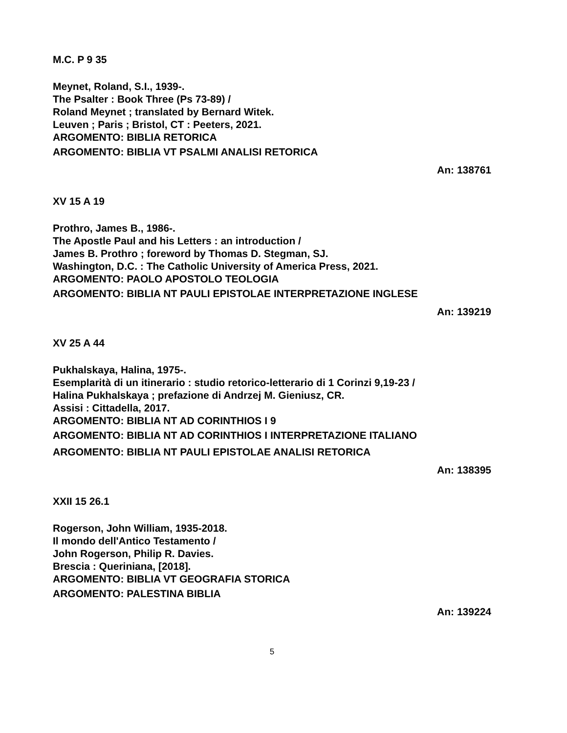M.C. P 9 35
Meynet, Roland, S.I., 1939-.
The Psalter : Book Three (Ps 73-89) /
Roland Meynet ; translated by Bernard Witek.
Leuven ; Paris ; Bristol, CT : Peeters, 2021.
ARGOMENTO: BIBLIA RETORICA
ARGOMENTO: BIBLIA VT PSALMI ANALISI RETORICA
An: 138761
XV 15 A 19
Prothro, James B., 1986-.
The Apostle Paul and his Letters : an introduction /
James B. Prothro ; foreword by Thomas D. Stegman, SJ.
Washington, D.C. : The Catholic University of America Press, 2021.
ARGOMENTO: PAOLO APOSTOLO TEOLOGIA
ARGOMENTO: BIBLIA NT PAULI EPISTOLAE INTERPRETAZIONE INGLESE
An: 139219
XV 25 A 44
Pukhalskaya, Halina, 1975-.
Esemplarità di un itinerario : studio retorico-letterario di 1 Corinzi 9,19-23 /
Halina Pukhalskaya ; prefazione di Andrzej M. Gieniusz, CR.
Assisi : Cittadella, 2017.
ARGOMENTO: BIBLIA NT AD CORINTHIOS I 9
ARGOMENTO: BIBLIA NT AD CORINTHIOS I INTERPRETAZIONE ITALIANO
ARGOMENTO: BIBLIA NT PAULI EPISTOLAE ANALISI RETORICA
An: 138395
XXII 15 26.1
Rogerson, John William, 1935-2018.
Il mondo dell'Antico Testamento /
John Rogerson, Philip R. Davies.
Brescia : Queriniana, [2018].
ARGOMENTO: BIBLIA VT GEOGRAFIA STORICA
ARGOMENTO: PALESTINA BIBLIA
An: 139224
5